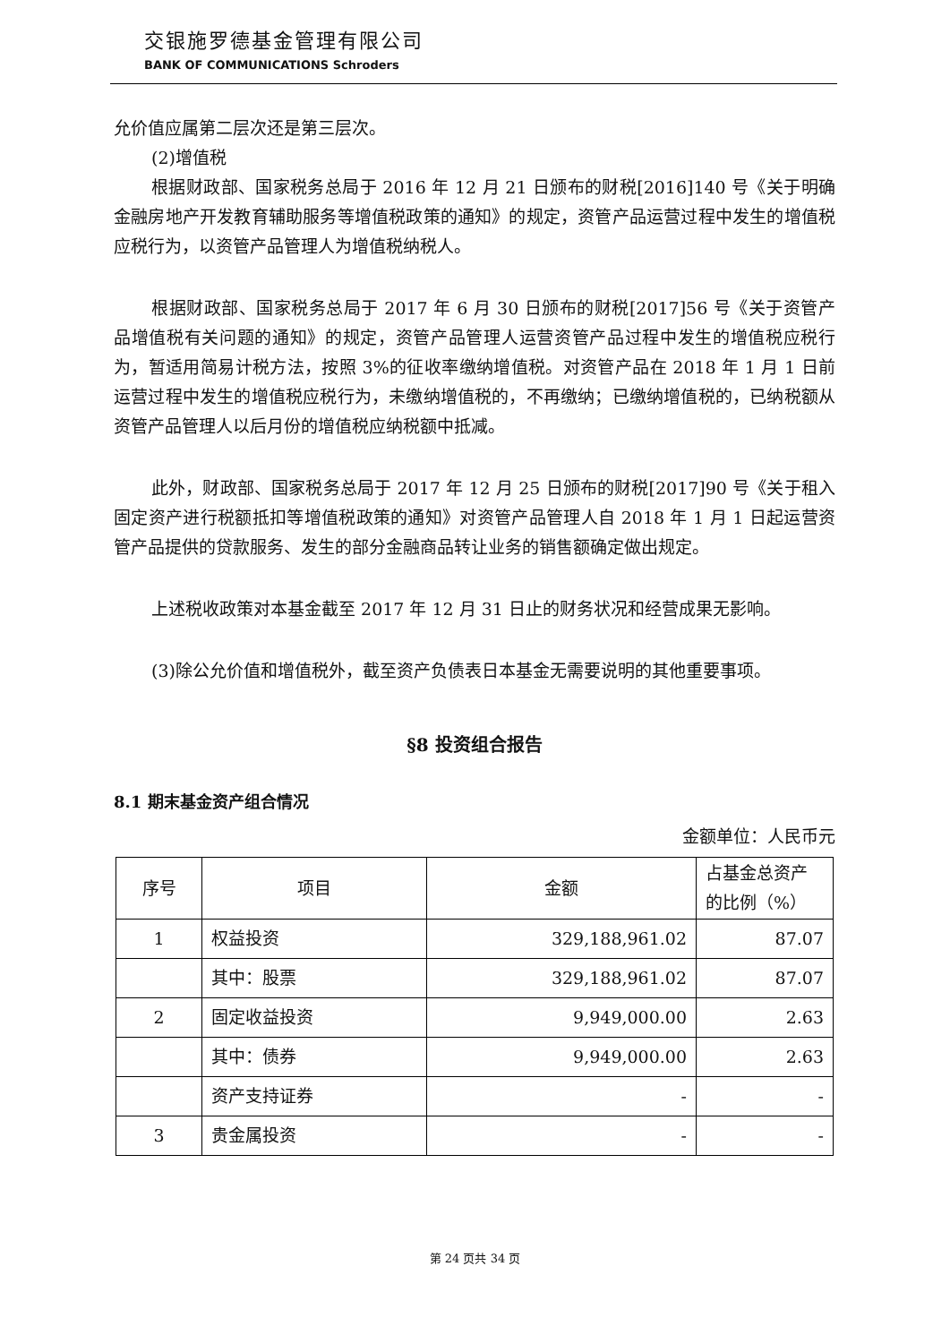交银施罗德基金管理有限公司
BANK OF COMMUNICATIONS Schroders
允价值应属第二层次还是第三层次。
(2)增值税
根据财政部、国家税务总局于 2016 年 12 月 21 日颁布的财税[2016]140 号《关于明确金融房地产开发教育辅助服务等增值税政策的通知》的规定，资管产品运营过程中发生的增值税应税行为，以资管产品管理人为增值税纳税人。
根据财政部、国家税务总局于 2017 年 6 月 30 日颁布的财税[2017]56 号《关于资管产品增值税有关问题的通知》的规定，资管产品管理人运营资管产品过程中发生的增值税应税行为，暂适用简易计税方法，按照 3%的征收率缴纳增值税。对资管产品在 2018 年 1 月 1 日前运营过程中发生的增值税应税行为，未缴纳增值税的，不再缴纳；已缴纳增值税的，已纳税额从资管产品管理人以后月份的增值税应纳税额中抵减。
此外，财政部、国家税务总局于 2017 年 12 月 25 日颁布的财税[2017]90 号《关于租入固定资产进行税额抵扣等增值税政策的通知》对资管产品管理人自 2018 年 1 月 1 日起运营资管产品提供的贷款服务、发生的部分金融商品转让业务的销售额确定做出规定。
上述税收政策对本基金截至 2017 年 12 月 31 日止的财务状况和经营成果无影响。
(3)除公允价值和增值税外，截至资产负债表日本基金无需要说明的其他重要事项。
§8 投资组合报告
8.1 期末基金资产组合情况
金额单位：人民币元
| 序号 | 项目 | 金额 | 占基金总资产的比例（%） |
| 1 | 权益投资 | 329,188,961.02 | 87.07 |
| | 其中：股票 | 329,188,961.02 | 87.07 |
| 2 | 固定收益投资 | 9,949,000.00 | 2.63 |
| | 其中：债券 | 9,949,000.00 | 2.63 |
| | 资产支持证券 | - | - |
| 3 | 贵金属投资 | - | - |
第 24 页共 34 页